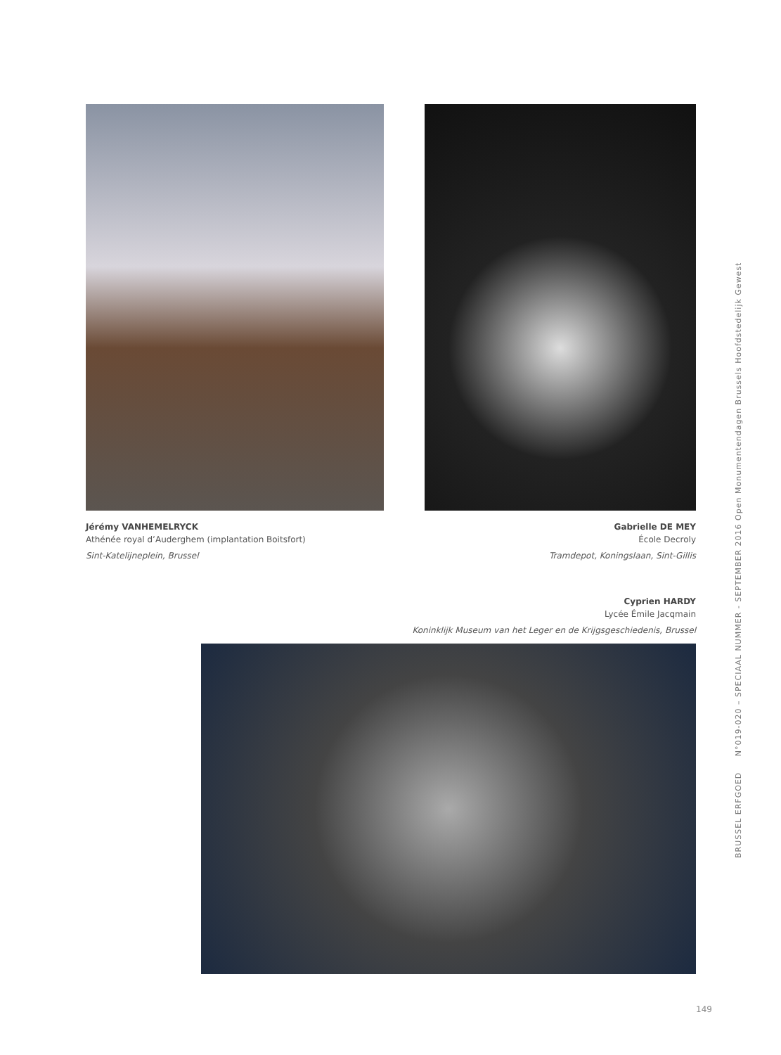Jérémy VANHEMELRYCK
Athénée royal d’Auderghem (implantation Boitsfort)
Sint-Katelijneplein, Brussel
Gabrielle DE MEY
École Decroly
Tramdepot, Koningslaan, Sint-Gillis
Cyprien HARDY
Lycée Émile Jacqmain
Koninklijk Museum van het Leger en de Krijgsgeschiedenis, Brussel
BRUSSEL ERFGOED N°019-020 – SPECIAAL NUMMER - SEPTEMBER 2016 Open Monumentendagen Brussels Hoofdstedelijk Gewest
149